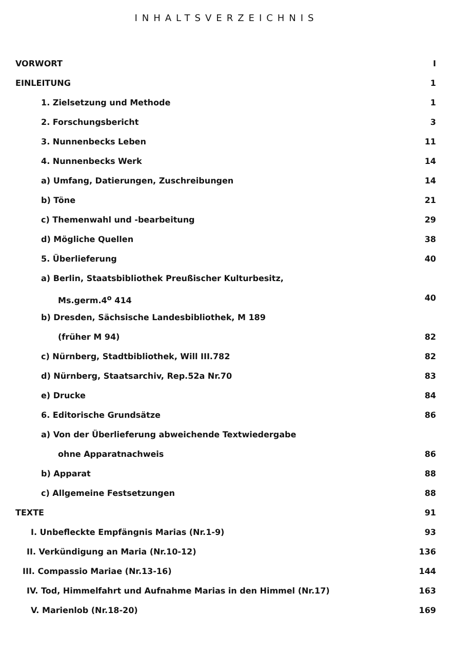INHALTSVERZEICHNIS
VORWORT I
EINLEITUNG 1
1. Zielsetzung und Methode 1
2. Forschungsbericht 3
3. Nunnenbecks Leben 11
4. Nunnenbecks Werk 14
a) Umfang, Datierungen, Zuschreibungen 14
b) Töne 21
c) Themenwahl und -bearbeitung 29
d) Mögliche Quellen 38
5. Überlieferung 40
a) Berlin, Staatsbibliothek Preußischer Kulturbesitz,
Ms.germ.4<sup>o</sup> 414 40
b) Dresden, Sächsische Landesbibliothek, M 189
(früher M 94) 82
c) Nürnberg, Stadtbibliothek, Will III.782 82
d) Nürnberg, Staatsarchiv, Rep.52a Nr.70 83
e) Drucke 84
6. Editorische Grundsätze 86
a) Von der Überlieferung abweichende Textwiedergabe
ohne Apparatnachweis 86
b) Apparat 88
c) Allgemeine Festsetzungen 88
TEXTE 91
I. Unbefleckte Empfängnis Marias (Nr.1-9) 93
II. Verkündigung an Maria (Nr.10-12) 136
III. Compassio Mariae (Nr.13-16) 144
IV. Tod, Himmelfahrt und Aufnahme Marias in den Himmel (Nr.17) 163
V. Marienlob (Nr.18-20) 169